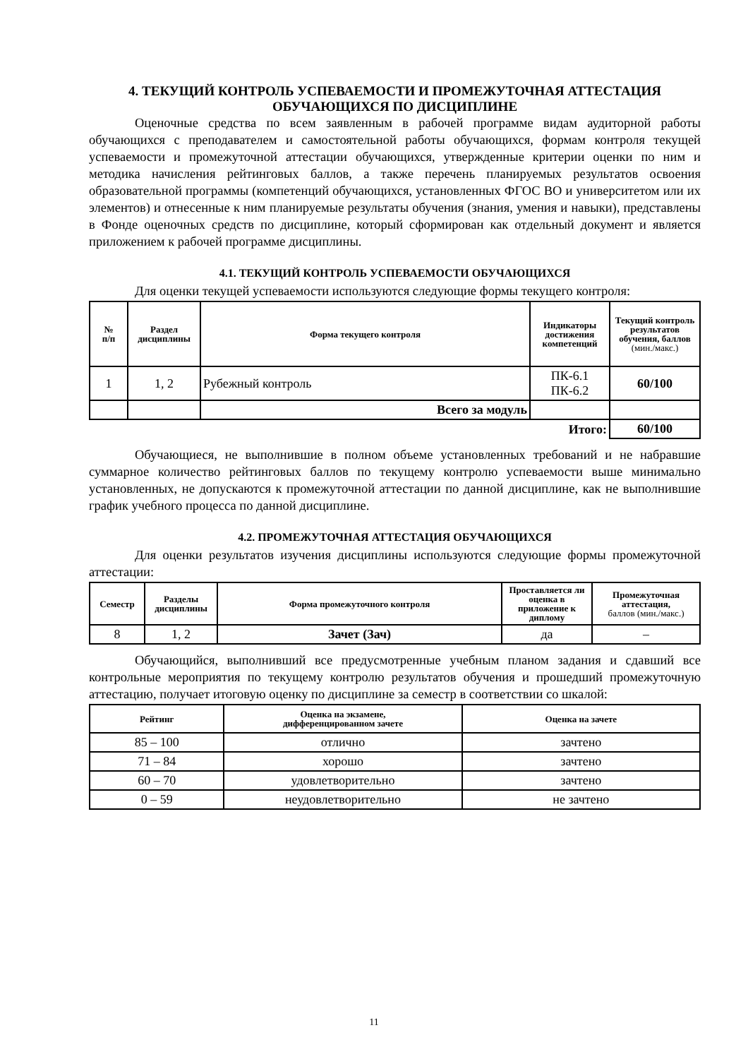4. ТЕКУЩИЙ КОНТРОЛЬ УСПЕВАЕМОСТИ И ПРОМЕЖУТОЧНАЯ АТТЕСТАЦИЯ ОБУЧАЮЩИХСЯ ПО ДИСЦИПЛИНЕ
Оценочные средства по всем заявленным в рабочей программе видам аудиторной работы обучающихся с преподавателем и самостоятельной работы обучающихся, формам контроля текущей успеваемости и промежуточной аттестации обучающихся, утвержденные критерии оценки по ним и методика начисления рейтинговых баллов, а также перечень планируемых результатов освоения образовательной программы (компетенций обучающихся, установленных ФГОС ВО и университетом или их элементов) и отнесенные к ним планируемые результаты обучения (знания, умения и навыки), представлены в Фонде оценочных средств по дисциплине, который сформирован как отдельный документ и является приложением к рабочей программе дисциплины.
4.1. ТЕКУЩИЙ КОНТРОЛЬ УСПЕВАЕМОСТИ ОБУЧАЮЩИХСЯ
Для оценки текущей успеваемости используются следующие формы текущего контроля:
| № п/п | Раздел дисциплины | Форма текущего контроля | Индикаторы достижения компетенций | Текущий контроль результатов обучения, баллов (мин./макс.) |
| --- | --- | --- | --- | --- |
| 1 | 1, 2 | Рубежный контроль | ПК-6.1 ПК-6.2 | 60/100 |
| | | Всего за модуль | | |
| Итого: | | | | 60/100 |
Обучающиеся, не выполнившие в полном объеме установленных требований и не набравшие суммарное количество рейтинговых баллов по текущему контролю успеваемости выше минимально установленных, не допускаются к промежуточной аттестации по данной дисциплине, как не выполнившие график учебного процесса по данной дисциплине.
4.2. ПРОМЕЖУТОЧНАЯ АТТЕСТАЦИЯ ОБУЧАЮЩИХСЯ
Для оценки результатов изучения дисциплины используются следующие формы промежуточной аттестации:
| Семестр | Разделы дисциплины | Форма промежуточного контроля | Проставляется ли оценка в приложение к диплому | Промежуточная аттестация, баллов (мин./макс.) |
| --- | --- | --- | --- | --- |
| 8 | 1, 2 | Зачет (Зач) | да | – |
Обучающийся, выполнивший все предусмотренные учебным планом задания и сдавший все контрольные мероприятия по текущему контролю результатов обучения и прошедший промежуточную аттестацию, получает итоговую оценку по дисциплине за семестр в соответствии со шкалой:
| Рейтинг | Оценка на экзамене, дифференцированном зачете | Оценка на зачете |
| --- | --- | --- |
| 85 – 100 | отлично | зачтено |
| 71 – 84 | хорошо | зачтено |
| 60 – 70 | удовлетворительно | зачтено |
| 0 – 59 | неудовлетворительно | не зачтено |
11